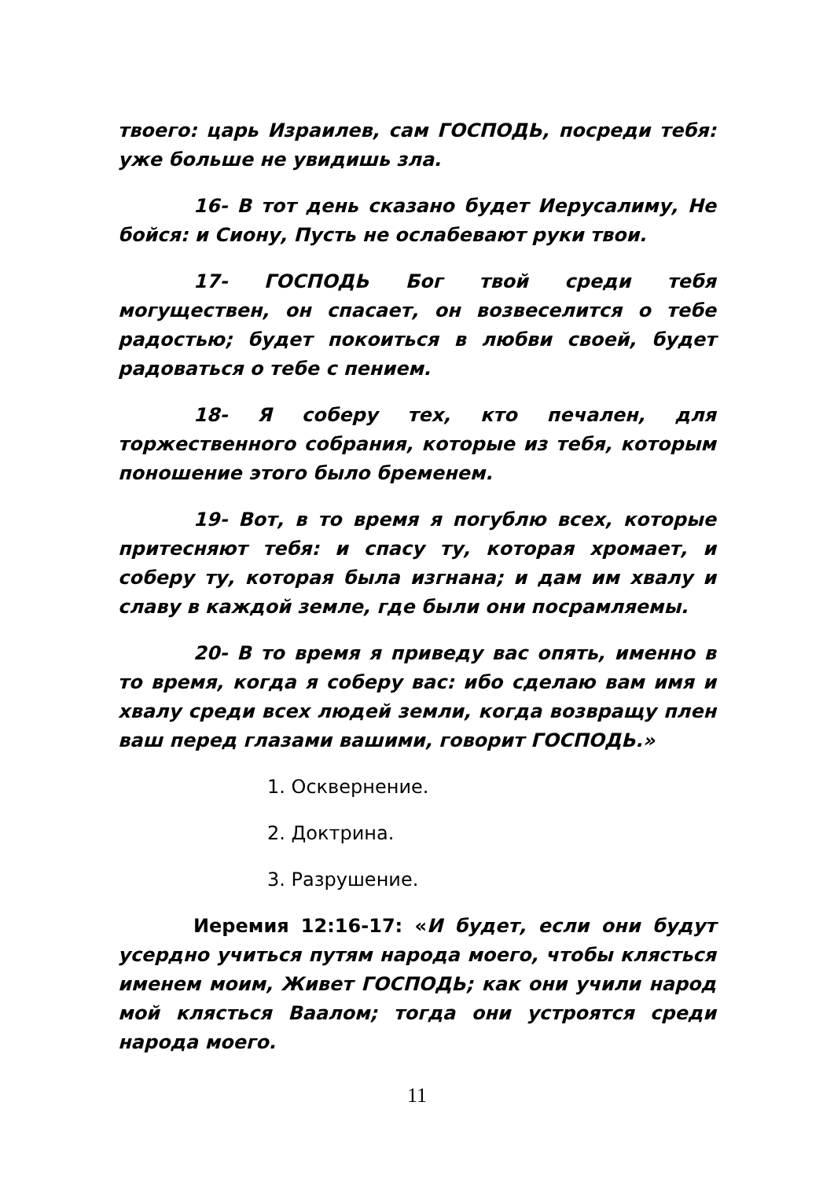твоего: царь Израилев, сам ГОСПОДЬ, посреди тебя: уже больше не увидишь зла.
16- В тот день сказано будет Иерусалиму, Не бойся: и Сиону, Пусть не ослабевают руки твои.
17- ГОСПОДЬ Бог твой среди тебя могуществен, он спасает, он возвеселится о тебе радостью; будет покоиться в любви своей, будет радоваться о тебе с пением.
18- Я соберу тех, кто печален, для торжественного собрания, которые из тебя, которым поношение этого было бременем.
19- Вот, в то время я погублю всех, которые притесняют тебя: и спасу ту, которая хромает, и соберу ту, которая была изгнана; и дам им хвалу и славу в каждой земле, где были они посрамляемы.
20- В то время я приведу вас опять, именно в то время, когда я соберу вас: ибо сделаю вам имя и хвалу среди всех людей земли, когда возвращу плен ваш перед глазами вашими, говорит ГОСПОДЬ.»
1. Осквернение.
2. Доктрина.
3. Разрушение.
Иеремия 12:16-17: «И будет, если они будут усердно учиться путям народа моего, чтобы клясться именем моим, Живет ГОСПОДЬ; как они учили народ мой клясться Ваалом; тогда они устроятся среди народа моего.
11